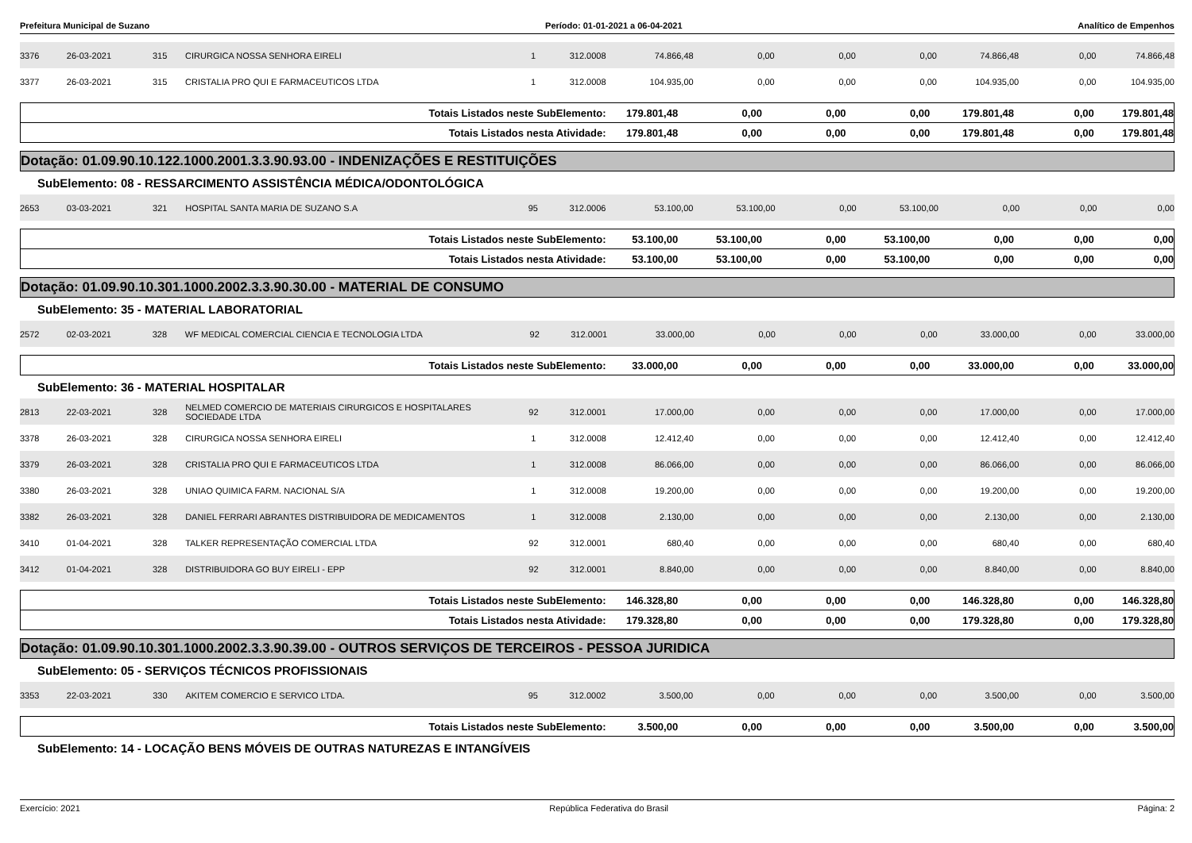Prefeitura Municipal de Suzano Período: 01-01-2021 a 06-04-2021 Analítico de Empenhos
| 3376 | 26-03-2021 | 315 | CIRURGICA NOSSA SENHORA EIRELI | 1 | 312.0008 | 74.866,48 | 0,00 | 0,00 | 0,00 | 74.866,48 | 0,00 | 74.866,48 |
| 3377 | 26-03-2021 | 315 | CRISTALIA PRO QUI E FARMACEUTICOS LTDA | 1 | 312.0008 | 104.935,00 | 0,00 | 0,00 | 0,00 | 104.935,00 | 0,00 | 104.935,00 |
| Totais Listados neste SubElemento: | 179.801,48 | 0,00 | 0,00 | 0,00 | 179.801,48 | 0,00 | 179.801,48 |
| Totais Listados nesta Atividade: | 179.801,48 | 0,00 | 0,00 | 0,00 | 179.801,48 | 0,00 | 179.801,48 |
Dotação: 01.09.90.10.122.1000.2001.3.3.90.93.00 - INDENIZAÇÕES E RESTITUIÇÕES
SubElemento: 08 - RESSARCIMENTO ASSISTÊNCIA MÉDICA/ODONTOLÓGICA
| 2653 | 03-03-2021 | 321 | HOSPITAL SANTA MARIA DE SUZANO S.A | 95 | 312.0006 | 53.100,00 | 53.100,00 | 0,00 | 53.100,00 | 0,00 | 0,00 | 0,00 |
| Totais Listados neste SubElemento: | 53.100,00 | 53.100,00 | 0,00 | 53.100,00 | 0,00 | 0,00 | 0,00 |
| Totais Listados nesta Atividade: | 53.100,00 | 53.100,00 | 0,00 | 53.100,00 | 0,00 | 0,00 | 0,00 |
Dotação: 01.09.90.10.301.1000.2002.3.3.90.30.00 - MATERIAL DE CONSUMO
SubElemento: 35 - MATERIAL LABORATORIAL
| 2572 | 02-03-2021 | 328 | WF MEDICAL COMERCIAL CIENCIA E TECNOLOGIA LTDA | 92 | 312.0001 | 33.000,00 | 0,00 | 0,00 | 0,00 | 33.000,00 | 0,00 | 33.000,00 |
| Totais Listados neste SubElemento: | 33.000,00 | 0,00 | 0,00 | 0,00 | 33.000,00 | 0,00 | 33.000,00 |
SubElemento: 36 - MATERIAL HOSPITALAR
| 2813 | 22-03-2021 | 328 | NELMED COMERCIO DE MATERIAIS CIRURGICOS E HOSPITALARES SOCIEDADE LTDA | 92 | 312.0001 | 17.000,00 | 0,00 | 0,00 | 0,00 | 17.000,00 | 0,00 | 17.000,00 |
| 3378 | 26-03-2021 | 328 | CIRURGICA NOSSA SENHORA EIRELI | 1 | 312.0008 | 12.412,40 | 0,00 | 0,00 | 0,00 | 12.412,40 | 0,00 | 12.412,40 |
| 3379 | 26-03-2021 | 328 | CRISTALIA PRO QUI E FARMACEUTICOS LTDA | 1 | 312.0008 | 86.066,00 | 0,00 | 0,00 | 0,00 | 86.066,00 | 0,00 | 86.066,00 |
| 3380 | 26-03-2021 | 328 | UNIAO QUIMICA FARM. NACIONAL S/A | 1 | 312.0008 | 19.200,00 | 0,00 | 0,00 | 0,00 | 19.200,00 | 0,00 | 19.200,00 |
| 3382 | 26-03-2021 | 328 | DANIEL FERRARI ABRANTES DISTRIBUIDORA DE MEDICAMENTOS | 1 | 312.0008 | 2.130,00 | 0,00 | 0,00 | 0,00 | 2.130,00 | 0,00 | 2.130,00 |
| 3410 | 01-04-2021 | 328 | TALKER REPRESENTAÇÃO COMERCIAL LTDA | 92 | 312.0001 | 680,40 | 0,00 | 0,00 | 0,00 | 680,40 | 0,00 | 680,40 |
| 3412 | 01-04-2021 | 328 | DISTRIBUIDORA GO BUY EIRELI - EPP | 92 | 312.0001 | 8.840,00 | 0,00 | 0,00 | 0,00 | 8.840,00 | 0,00 | 8.840,00 |
| Totais Listados neste SubElemento: | 146.328,80 | 0,00 | 0,00 | 0,00 | 146.328,80 | 0,00 | 146.328,80 |
| Totais Listados nesta Atividade: | 179.328,80 | 0,00 | 0,00 | 0,00 | 179.328,80 | 0,00 | 179.328,80 |
Dotação: 01.09.90.10.301.1000.2002.3.3.90.39.00 - OUTROS SERVIÇOS DE TERCEIROS - PESSOA JURIDICA
SubElemento: 05 - SERVIÇOS TÉCNICOS PROFISSIONAIS
| 3353 | 22-03-2021 | 330 | AKITEM COMERCIO E SERVICO LTDA. | 95 | 312.0002 | 3.500,00 | 0,00 | 0,00 | 0,00 | 3.500,00 | 0,00 | 3.500,00 |
| Totais Listados neste SubElemento: | 3.500,00 | 0,00 | 0,00 | 0,00 | 3.500,00 | 0,00 | 3.500,00 |
SubElemento: 14 - LOCAÇÃO BENS MÓVEIS DE OUTRAS NATUREZAS E INTANGÍVEIS
Exercício: 2021 República Federativa do Brasil Página: 2